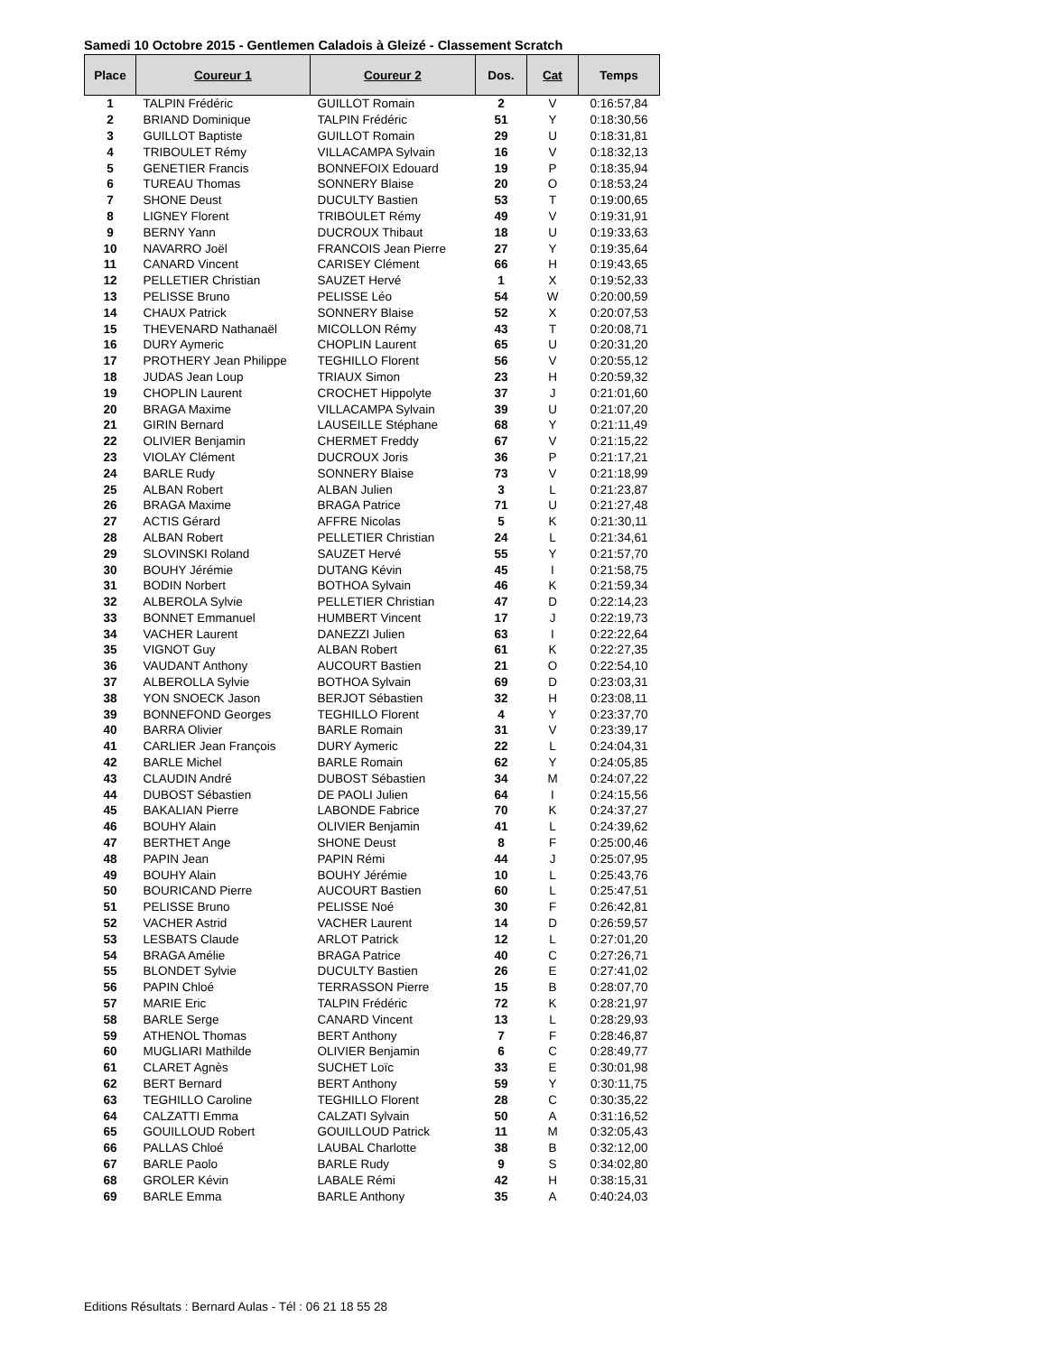Samedi 10 Octobre 2015 - Gentlemen Caladois à Gleizé - Classement Scratch
| Place | Coureur 1 | Coureur 2 | Dos. | Cat | Temps |
| --- | --- | --- | --- | --- | --- |
| 1 | TALPIN Frédéric | GUILLOT Romain | 2 | V | 0:16:57,84 |
| 2 | BRIAND Dominique | TALPIN Frédéric | 51 | Y | 0:18:30,56 |
| 3 | GUILLOT Baptiste | GUILLOT Romain | 29 | U | 0:18:31,81 |
| 4 | TRIBOULET Rémy | VILLACAMPA Sylvain | 16 | V | 0:18:32,13 |
| 5 | GENETIER Francis | BONNEFOIX Edouard | 19 | P | 0:18:35,94 |
| 6 | TUREAU Thomas | SONNERY Blaise | 20 | O | 0:18:53,24 |
| 7 | SHONE Deust | DUCULTY Bastien | 53 | T | 0:19:00,65 |
| 8 | LIGNEY Florent | TRIBOULET Rémy | 49 | V | 0:19:31,91 |
| 9 | BERNY Yann | DUCROUX Thibaut | 18 | U | 0:19:33,63 |
| 10 | NAVARRO Joël | FRANCOIS Jean Pierre | 27 | Y | 0:19:35,64 |
| 11 | CANARD Vincent | CARISEY Clément | 66 | H | 0:19:43,65 |
| 12 | PELLETIER Christian | SAUZET Hervé | 1 | X | 0:19:52,33 |
| 13 | PELISSE Bruno | PELISSE Léo | 54 | W | 0:20:00,59 |
| 14 | CHAUX Patrick | SONNERY Blaise | 52 | X | 0:20:07,53 |
| 15 | THEVENARD Nathanaël | MICOLLON Rémy | 43 | T | 0:20:08,71 |
| 16 | DURY Aymeric | CHOPLIN Laurent | 65 | U | 0:20:31,20 |
| 17 | PROTHERY Jean Philippe | TEGHILLO Florent | 56 | V | 0:20:55,12 |
| 18 | JUDAS Jean Loup | TRIAUX Simon | 23 | H | 0:20:59,32 |
| 19 | CHOPLIN Laurent | CROCHET Hippolyte | 37 | J | 0:21:01,60 |
| 20 | BRAGA Maxime | VILLACAMPA Sylvain | 39 | U | 0:21:07,20 |
| 21 | GIRIN Bernard | LAUSEILLE Stéphane | 68 | Y | 0:21:11,49 |
| 22 | OLIVIER Benjamin | CHERMET Freddy | 67 | V | 0:21:15,22 |
| 23 | VIOLAY Clément | DUCROUX Joris | 36 | P | 0:21:17,21 |
| 24 | BARLE Rudy | SONNERY Blaise | 73 | V | 0:21:18,99 |
| 25 | ALBAN Robert | ALBAN Julien | 3 | L | 0:21:23,87 |
| 26 | BRAGA Maxime | BRAGA Patrice | 71 | U | 0:21:27,48 |
| 27 | ACTIS Gérard | AFFRE Nicolas | 5 | K | 0:21:30,11 |
| 28 | ALBAN Robert | PELLETIER Christian | 24 | L | 0:21:34,61 |
| 29 | SLOVINSKI Roland | SAUZET Hervé | 55 | Y | 0:21:57,70 |
| 30 | BOUHY Jérémie | DUTANG Kévin | 45 | I | 0:21:58,75 |
| 31 | BODIN Norbert | BOTHOA Sylvain | 46 | K | 0:21:59,34 |
| 32 | ALBEROLA Sylvie | PELLETIER Christian | 47 | D | 0:22:14,23 |
| 33 | BONNET Emmanuel | HUMBERT Vincent | 17 | J | 0:22:19,73 |
| 34 | VACHER Laurent | DANEZZI Julien | 63 | I | 0:22:22,64 |
| 35 | VIGNOT Guy | ALBAN Robert | 61 | K | 0:22:27,35 |
| 36 | VAUDANT Anthony | AUCOURT Bastien | 21 | O | 0:22:54,10 |
| 37 | ALBEROLLA Sylvie | BOTHOA Sylvain | 69 | D | 0:23:03,31 |
| 38 | YON SNOECK Jason | BERJOT Sébastien | 32 | H | 0:23:08,11 |
| 39 | BONNEFOND Georges | TEGHILLO Florent | 4 | Y | 0:23:37,70 |
| 40 | BARRA Olivier | BARLE Romain | 31 | V | 0:23:39,17 |
| 41 | CARLIER Jean François | DURY Aymeric | 22 | L | 0:24:04,31 |
| 42 | BARLE Michel | BARLE Romain | 62 | Y | 0:24:05,85 |
| 43 | CLAUDIN André | DUBOST Sébastien | 34 | M | 0:24:07,22 |
| 44 | DUBOST Sébastien | DE PAOLI Julien | 64 | I | 0:24:15,56 |
| 45 | BAKALIAN Pierre | LABONDE Fabrice | 70 | K | 0:24:37,27 |
| 46 | BOUHY Alain | OLIVIER Benjamin | 41 | L | 0:24:39,62 |
| 47 | BERTHET Ange | SHONE Deust | 8 | F | 0:25:00,46 |
| 48 | PAPIN Jean | PAPIN Rémi | 44 | J | 0:25:07,95 |
| 49 | BOUHY Alain | BOUHY Jérémie | 10 | L | 0:25:43,76 |
| 50 | BOURICAND Pierre | AUCOURT Bastien | 60 | L | 0:25:47,51 |
| 51 | PELISSE Bruno | PELISSE Noé | 30 | F | 0:26:42,81 |
| 52 | VACHER Astrid | VACHER Laurent | 14 | D | 0:26:59,57 |
| 53 | LESBATS Claude | ARLOT Patrick | 12 | L | 0:27:01,20 |
| 54 | BRAGA Amélie | BRAGA Patrice | 40 | C | 0:27:26,71 |
| 55 | BLONDET Sylvie | DUCULTY Bastien | 26 | E | 0:27:41,02 |
| 56 | PAPIN Chloé | TERRASSON Pierre | 15 | B | 0:28:07,70 |
| 57 | MARIE Eric | TALPIN Frédéric | 72 | K | 0:28:21,97 |
| 58 | BARLE Serge | CANARD Vincent | 13 | L | 0:28:29,93 |
| 59 | ATHENOL Thomas | BERT Anthony | 7 | F | 0:28:46,87 |
| 60 | MUGLIARI Mathilde | OLIVIER Benjamin | 6 | C | 0:28:49,77 |
| 61 | CLARET Agnès | SUCHET Loïc | 33 | E | 0:30:01,98 |
| 62 | BERT Bernard | BERT Anthony | 59 | Y | 0:30:11,75 |
| 63 | TEGHILLO Caroline | TEGHILLO Florent | 28 | C | 0:30:35,22 |
| 64 | CALZATTI Emma | CALZATI Sylvain | 50 | A | 0:31:16,52 |
| 65 | GOUILLOUD Robert | GOUILLOUD Patrick | 11 | M | 0:32:05,43 |
| 66 | PALLAS Chloé | LAUBAL Charlotte | 38 | B | 0:32:12,00 |
| 67 | BARLE Paolo | BARLE Rudy | 9 | S | 0:34:02,80 |
| 68 | GROLER Kévin | LABALE Rémi | 42 | H | 0:38:15,31 |
| 69 | BARLE Emma | BARLE Anthony | 35 | A | 0:40:24,03 |
Editions Résultats : Bernard Aulas - Tél : 06 21 18 55 28